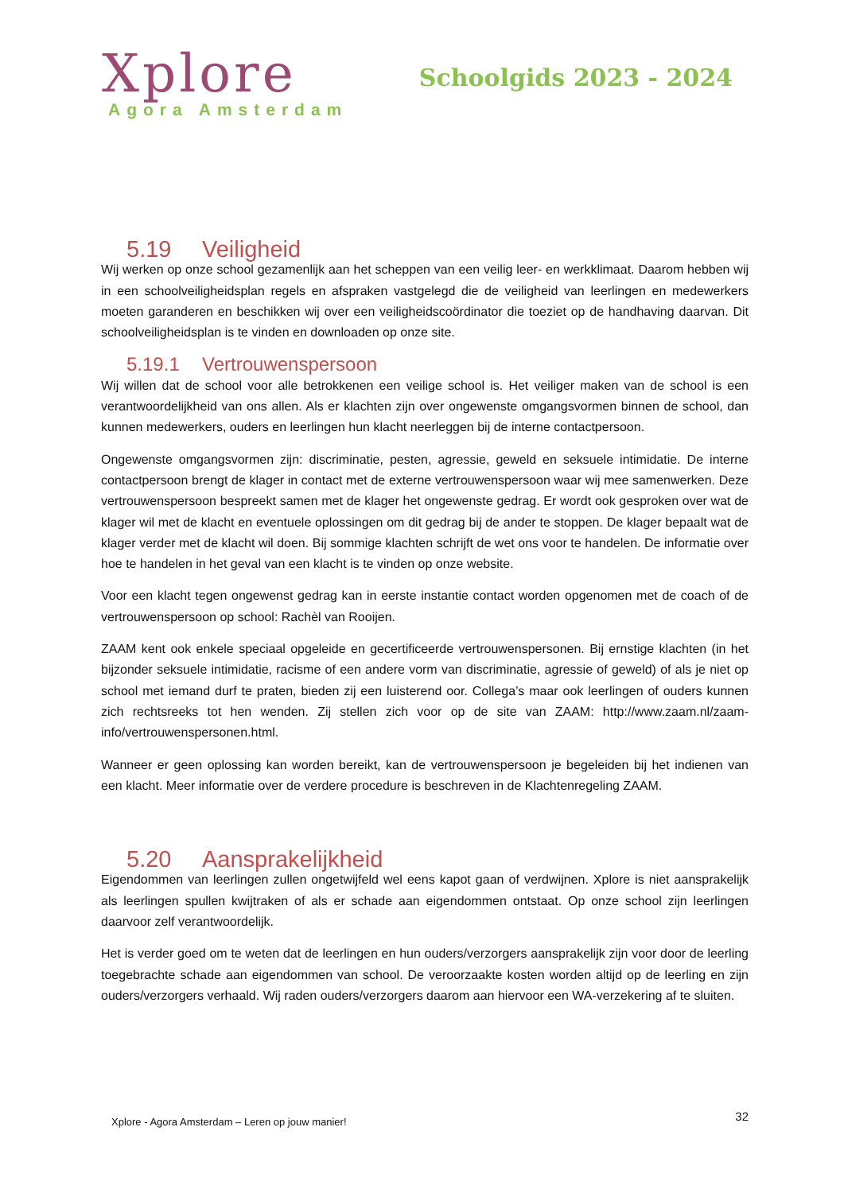Xplore
Agora Amsterdam
Schoolgids 2023 - 2024
5.19 Veiligheid
Wij werken op onze school gezamenlijk aan het scheppen van een veilig leer- en werkklimaat. Daarom hebben wij in een schoolveiligheidsplan regels en afspraken vastgelegd die de veiligheid van leerlingen en medewerkers moeten garanderen en beschikken wij over een veiligheidscoördinator die toeziet op de handhaving daarvan. Dit schoolveiligheidsplan is te vinden en downloaden op onze site.
5.19.1 Vertrouwenspersoon
Wij willen dat de school voor alle betrokkenen een veilige school is. Het veiliger maken van de school is een verantwoordelijkheid van ons allen. Als er klachten zijn over ongewenste omgangsvormen binnen de school, dan kunnen medewerkers, ouders en leerlingen hun klacht neerleggen bij de interne contactpersoon.
Ongewenste omgangsvormen zijn: discriminatie, pesten, agressie, geweld en seksuele intimidatie. De interne contactpersoon brengt de klager in contact met de externe vertrouwenspersoon waar wij mee samenwerken. Deze vertrouwenspersoon bespreekt samen met de klager het ongewenste gedrag. Er wordt ook gesproken over wat de klager wil met de klacht en eventuele oplossingen om dit gedrag bij de ander te stoppen. De klager bepaalt wat de klager verder met de klacht wil doen. Bij sommige klachten schrijft de wet ons voor te handelen. De informatie over hoe te handelen in het geval van een klacht is te vinden op onze website.
Voor een klacht tegen ongewenst gedrag kan in eerste instantie contact worden opgenomen met de coach of de vertrouwenspersoon op school: Rachèl van Rooijen.
ZAAM kent ook enkele speciaal opgeleide en gecertificeerde vertrouwenspersonen. Bij ernstige klachten (in het bijzonder seksuele intimidatie, racisme of een andere vorm van discriminatie, agressie of geweld) of als je niet op school met iemand durf te praten, bieden zij een luisterend oor. Collega’s maar ook leerlingen of ouders kunnen zich rechtsreeks tot hen wenden. Zij stellen zich voor op de site van ZAAM: http://www.zaam.nl/zaam-info/vertrouwenspersonen.html.
Wanneer er geen oplossing kan worden bereikt, kan de vertrouwenspersoon je begeleiden bij het indienen van een klacht. Meer informatie over de verdere procedure is beschreven in de Klachtenregeling ZAAM.
5.20 Aansprakelijkheid
Eigendommen van leerlingen zullen ongetwijfeld wel eens kapot gaan of verdwijnen. Xplore is niet aansprakelijk als leerlingen spullen kwijtraken of als er schade aan eigendommen ontstaat. Op onze school zijn leerlingen daarvoor zelf verantwoordelijk.
Het is verder goed om te weten dat de leerlingen en hun ouders/verzorgers aansprakelijk zijn voor door de leerling toegebrachte schade aan eigendommen van school. De veroorzaakte kosten worden altijd op de leerling en zijn ouders/verzorgers verhaald. Wij raden ouders/verzorgers daarom aan hiervoor een WA-verzekering af te sluiten.
Xplore - Agora Amsterdam – Leren op jouw manier!
32